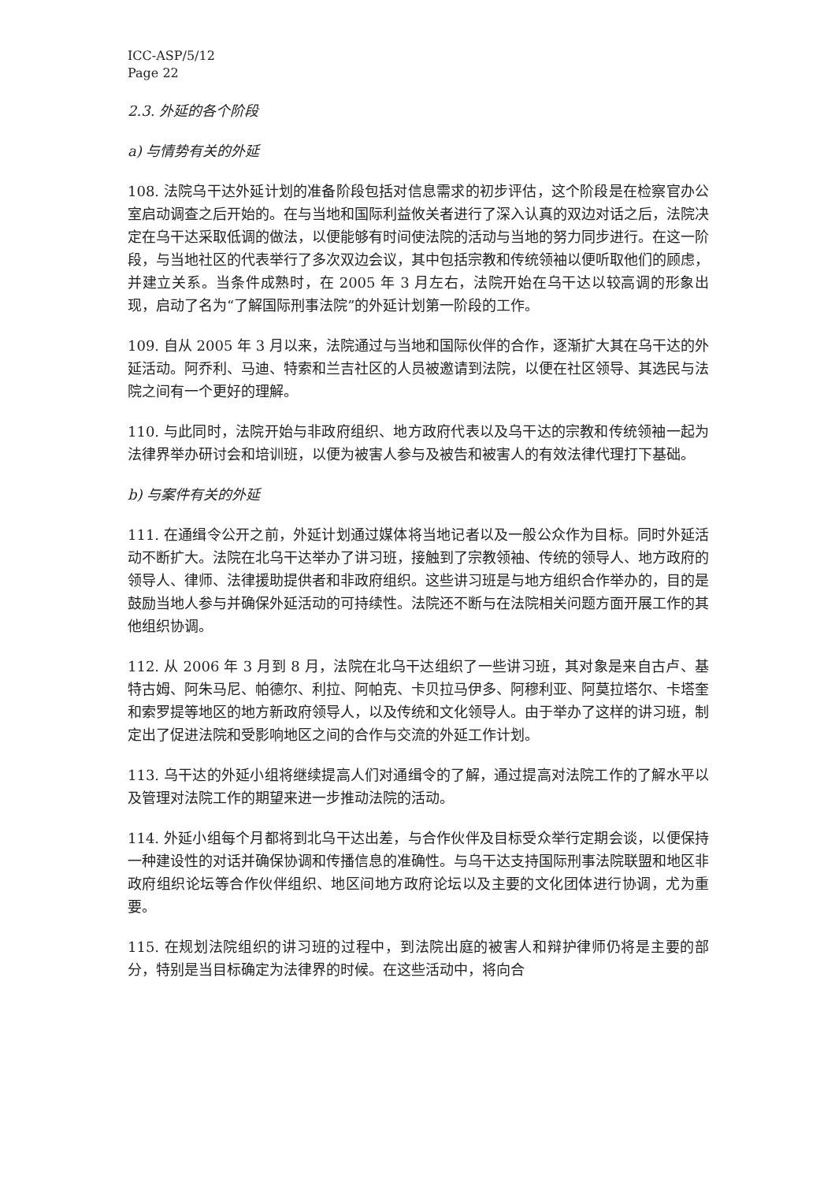ICC-ASP/5/12
Page 22
2.3. 外延的各个阶段
a) 与情势有关的外延
108. 法院乌干达外延计划的准备阶段包括对信息需求的初步评估，这个阶段是在检察官办公室启动调查之后开始的。在与当地和国际利益攸关者进行了深入认真的双边对话之后，法院决定在乌干达采取低调的做法，以便能够有时间使法院的活动与当地的努力同步进行。在这一阶段，与当地社区的代表举行了多次双边会议，其中包括宗教和传统领袖以便听取他们的顾虑，并建立关系。当条件成熟时，在 2005 年 3 月左右，法院开始在乌干达以较高调的形象出现，启动了名为“了解国际刑事法院”的外延计划第一阶段的工作。
109. 自从 2005 年 3 月以来，法院通过与当地和国际伙伴的合作，逐渐扩大其在乌干达的外延活动。阿乔利、马迪、特索和兰吉社区的人员被邀请到法院，以便在社区领导、其选民与法院之间有一个更好的理解。
110. 与此同时，法院开始与非政府组织、地方政府代表以及乌干达的宗教和传统领袖一起为法律界举办研讨会和培训班，以便为被害人参与及被告和被害人的有效法律代理打下基础。
b) 与案件有关的外延
111. 在通缉令公开之前，外延计划通过媒体将当地记者以及一般公众作为目标。同时外延活动不断扩大。法院在北乌干达举办了讲习班，接触到了宗教领袖、传统的领导人、地方政府的领导人、律师、法律援助提供者和非政府组织。这些讲习班是与地方组织合作举办的，目的是鼓励当地人参与并确保外延活动的可持续性。法院还不断与在法院相关问题方面开展工作的其他组织协调。
112. 从 2006 年 3 月到 8 月，法院在北乌干达组织了一些讲习班，其对象是来自古卢、基特古姆、阿朱马尼、帕德尔、利拉、阿帕克、卡贝拉马伊多、阿穆利亚、阿莫拉塔尔、卡塔奎和索罗提等地区的地方新政府领导人，以及传统和文化领导人。由于举办了这样的讲习班，制定出了促进法院和受影响地区之间的合作与交流的外延工作计划。
113. 乌干达的外延小组将继续提高人们对通缉令的了解，通过提高对法院工作的了解水平以及管理对法院工作的期望来进一步推动法院的活动。
114. 外延小组每个月都将到北乌干达出差，与合作伙伴及目标受众举行定期会谈，以便保持一种建设性的对话并确保协调和传播信息的准确性。与乌干达支持国际刑事法院联盟和地区非政府组织论坛等合作伙伴组织、地区间地方政府论坛以及主要的文化团体进行协调，尤为重要。
115. 在规划法院组织的讲习班的过程中，到法院出庭的被害人和辩护律师仍将是主要的部分，特别是当目标确定为法律界的时候。在这些活动中，将向合